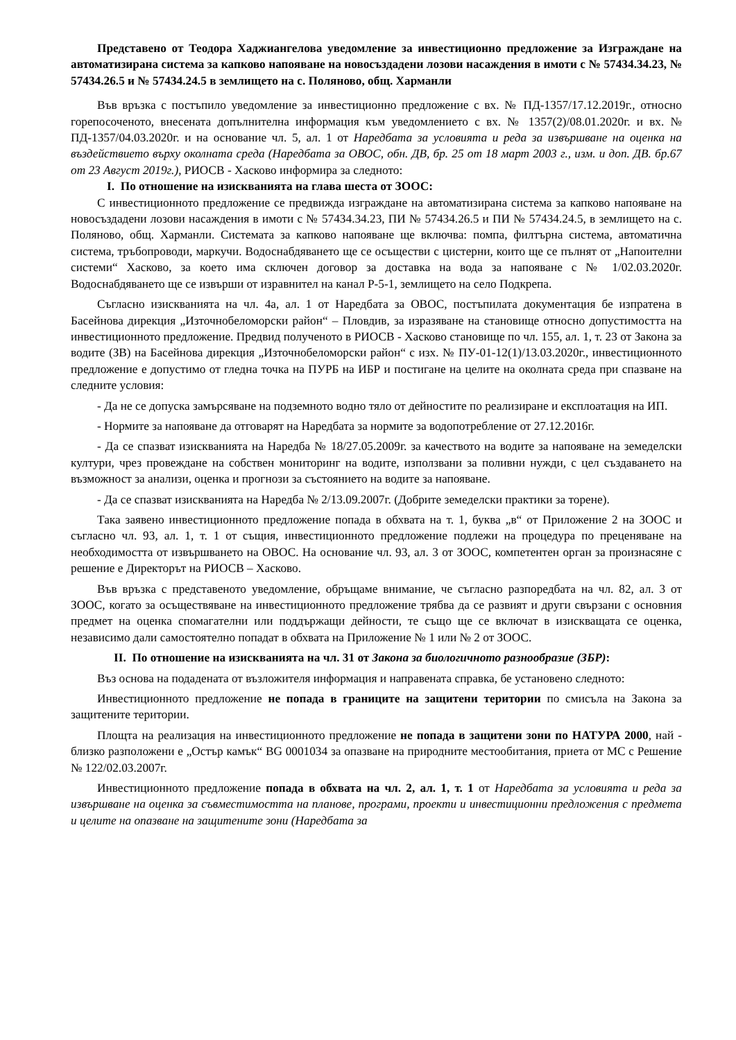Представено от Теодора Хаджиангелова уведомление за инвестиционно предложение за Изграждане на автоматизирана система за капково напояване на новосъздадени лозови насаждения в имоти с № 57434.34.23, № 57434.26.5 и № 57434.24.5 в землището на с. Поляново, общ. Харманли
Във връзка с постъпило уведомление за инвестиционно предложение с вх. № ПД-1357/17.12.2019г., относно горепосоченото, внесената допълнителна информация към уведомлението с вх. № 1357(2)/08.01.2020г. и вх. № ПД-1357/04.03.2020г. и на основание чл. 5, ал. 1 от Наредбата за условията и реда за извършване на оценка на въздействието върху околната среда (Наредбата за ОВОС, обн. ДВ, бр. 25 от 18 март 2003 г., изм. и доп. ДВ. бр.67 от 23 Август 2019г.), РИОСВ - Хасково информира за следното:
I. По отношение на изискванията на глава шеста от ЗООС:
С инвестиционното предложение се предвижда изграждане на автоматизирана система за капково напояване на новосъздадени лозови насаждения в имоти с № 57434.34.23, ПИ № 57434.26.5 и ПИ № 57434.24.5, в землището на с. Поляново, общ. Харманли. Системата за капково напояване ще включва: помпа, филтърна система, автоматична система, тръбопроводи, маркучи. Водоснабдяването ще се осъществи с цистерни, които ще се пълнят от „Напоителни системи“ Хасково, за което има сключен договор за доставка на вода за напояване с № 1/02.03.2020г. Водоснабдяването ще се извърши от изравнител на канал Р-5-1, землището на село Подкрепа.
Съгласно изискванията на чл. 4а, ал. 1 от Наредбата за ОВОС, постъпилата документация бе изпратена в Басейнова дирекция „Източнобеломорски район“ – Пловдив, за изразяване на становище относно допустимостта на инвестиционното предложение. Предвид полученото в РИОСВ - Хасково становище по чл. 155, ал. 1, т. 23 от Закона за водите (ЗВ) на Басейнова дирекция „Източнобеломорски район“ с изх. № ПУ-01-12(1)/13.03.2020г., инвестиционното предложение е допустимо от гледна точка на ПУРБ на ИБР и постигане на целите на околната среда при спазване на следните условия:
- Да не се допуска замърсяване на подземното водно тяло от дейностите по реализиране и експлоатация на ИП.
- Нормите за напояване да отговарят на Наредбата за нормите за водопотребление от 27.12.2016г.
- Да се спазват изискванията на Наредба № 18/27.05.2009г. за качеството на водите за напояване на земеделски култури, чрез провеждане на собствен мониторинг на водите, използвани за поливни нужди, с цел създаването на възможност за анализи, оценка и прогнози за състоянието на водите за напояване.
- Да се спазват изискванията на Наредба № 2/13.09.2007г. (Добрите земеделски практики за торене).
Така заявено инвестиционното предложение попада в обхвата на т. 1, буква „в“ от Приложение 2 на ЗООС и съгласно чл. 93, ал. 1, т. 1 от същия, инвестиционното предложение подлежи на процедура по преценяване на необходимостта от извършването на ОВОС. На основание чл. 93, ал. 3 от ЗООС, компетентен орган за произнасяне с решение е Директорът на РИОСВ – Хасково.
Във връзка с представеното уведомление, обръщаме внимание, че съгласно разпоредбата на чл. 82, ал. 3 от ЗООС, когато за осъществяване на инвестиционното предложение трябва да се развият и други свързани с основния предмет на оценка спомагателни или поддържащи дейности, те също ще се включат в изискващата се оценка, независимо дали самостоятелно попадат в обхвата на Приложение № 1 или № 2 от ЗООС.
II. По отношение на изискванията на чл. 31 от Закона за биологичното разнообразие (ЗБР):
Въз основа на подадената от възложителя информация и направената справка, бе установено следното:
Инвестиционното предложение не попада в границите на защитени територии по смисъла на Закона за защитените територии.
Площта на реализация на инвестиционното предложение не попада в защитени зони по НАТУРА 2000, най - близко разположени е „Остър камък“ BG 0001034 за опазване на природните местообитания, приета от МС с Решение № 122/02.03.2007г.
Инвестиционното предложение попада в обхвата на чл. 2, ал. 1, т. 1 от Наредбата за условията и реда за извършване на оценка за съвместимостта на планове, програми, проекти и инвестиционни предложения с предмета и целите на опазване на защитените зони (Наредбата за